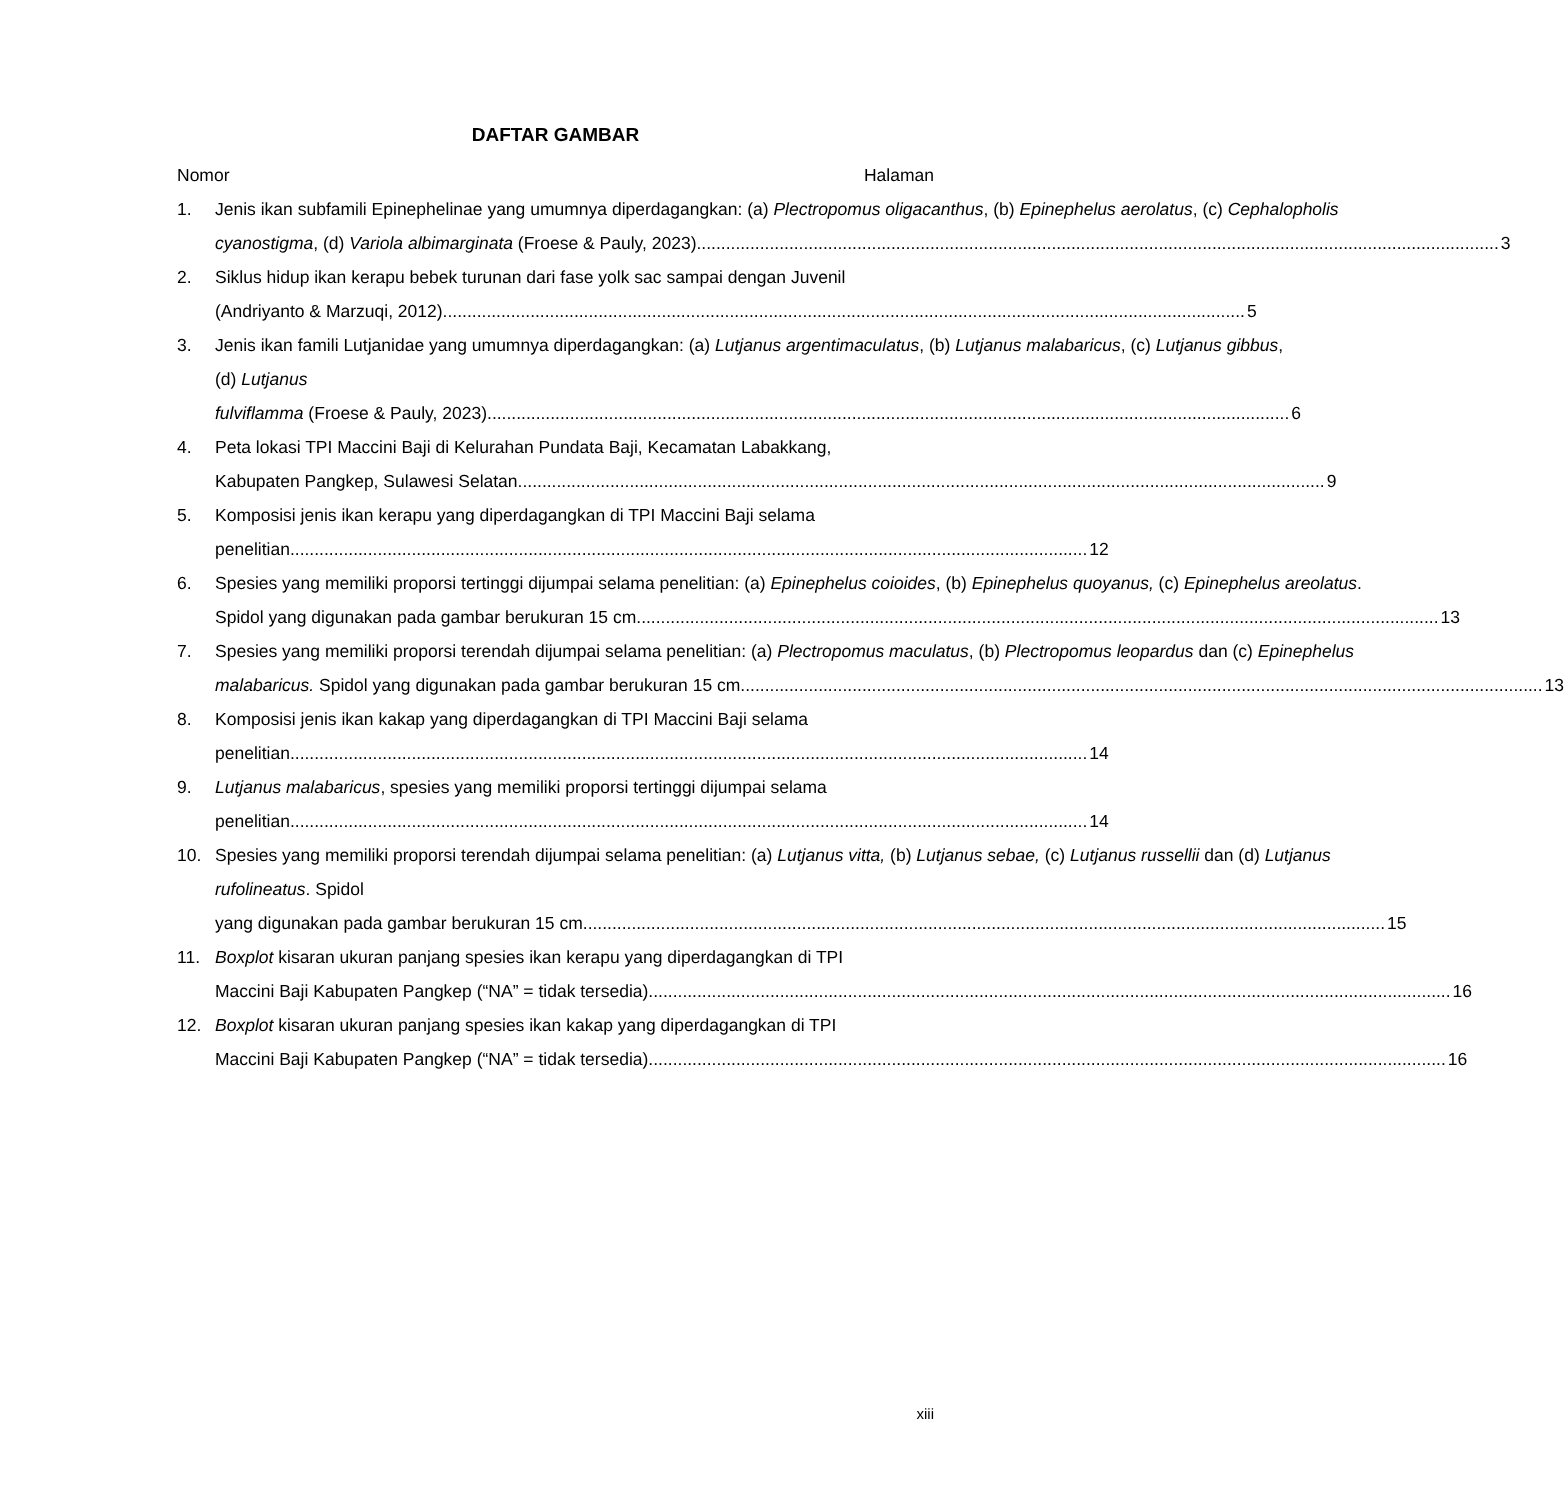DAFTAR GAMBAR
Nomor Halaman
1. Jenis ikan subfamili Epinephelinae yang umumnya diperdagangkan: (a) Plectropomus oligacanthus, (b) Epinephelus aerolatus, (c) Cephalopholis
cyanostigma, (d) Variola albimarginata (Froese & Pauly, 2023). 3
2. Siklus hidup ikan kerapu bebek turunan dari fase yolk sac sampai dengan Juvenil
(Andriyanto & Marzuqi, 2012). 5
3. Jenis ikan famili Lutjanidae yang umumnya diperdagangkan: (a) Lutjanus argentimaculatus, (b) Lutjanus malabaricus, (c) Lutjanus gibbus, (d) Lutjanus
fulviflamma (Froese & Pauly, 2023). 6
4. Peta lokasi TPI Maccini Baji di Kelurahan Pundata Baji, Kecamatan Labakkang,
Kabupaten Pangkep, Sulawesi Selatan.. 9
5. Komposisi jenis ikan kerapu yang diperdagangkan di TPI Maccini Baji selama
penelitian 12
6. Spesies yang memiliki proporsi tertinggi dijumpai selama penelitian: (a) Epinephelus coioides, (b) Epinephelus quoyanus, (c) Epinephelus areolatus.
Spidol yang digunakan pada gambar berukuran 15 cm. 13
7. Spesies yang memiliki proporsi terendah dijumpai selama penelitian: (a) Plectropomus maculatus, (b) Plectropomus leopardus dan (c) Epinephelus
malabaricus. Spidol yang digunakan pada gambar berukuran 15 cm. 13
8. Komposisi jenis ikan kakap yang diperdagangkan di TPI Maccini Baji selama
penelitian 14
9. Lutjanus malabaricus, spesies yang memiliki proporsi tertinggi dijumpai selama
penelitian 14
10. Spesies yang memiliki proporsi terendah dijumpai selama penelitian: (a) Lutjanus vitta, (b) Lutjanus sebae, (c) Lutjanus russellii dan (d) Lutjanus rufolineatus. Spidol
yang digunakan pada gambar berukuran 15 cm. 15
11. Boxplot kisaran ukuran panjang spesies ikan kerapu yang diperdagangkan di TPI
Maccini Baji Kabupaten Pangkep (“NA” = tidak tersedia). 16
12. Boxplot kisaran ukuran panjang spesies ikan kakap yang diperdagangkan di TPI
Maccini Baji Kabupaten Pangkep (“NA” = tidak tersedia) 16
xiii